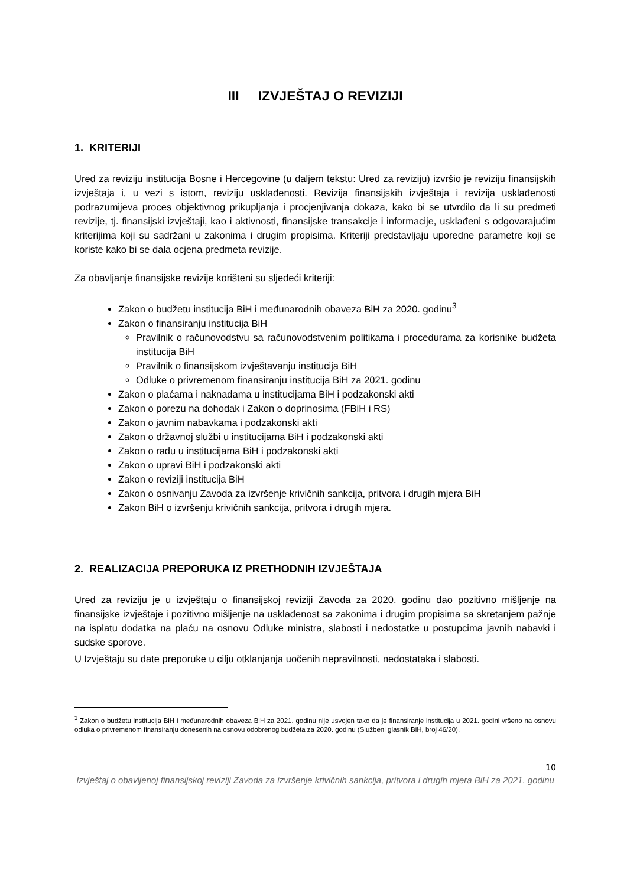III IZVJEŠTAJ O REVIZIJI
1. KRITERIJI
Ured za reviziju institucija Bosne i Hercegovine (u daljem tekstu: Ured za reviziju) izvršio je reviziju finansijskih izvještaja i, u vezi s istom, reviziju usklađenosti. Revizija finansijskih izvještaja i revizija usklađenosti podrazumijeva proces objektivnog prikupljanja i procjenjivanja dokaza, kako bi se utvrdilo da li su predmeti revizije, tj. finansijski izvještaji, kao i aktivnosti, finansijske transakcije i informacije, usklađeni s odgovarajućim kriterijima koji su sadržani u zakonima i drugim propisima. Kriteriji predstavljaju uporedne parametre koji se koriste kako bi se dala ocjena predmeta revizije.
Za obavljanje finansijske revizije korišteni su sljedeći kriteriji:
Zakon o budžetu institucija BiH i međunarodnih obaveza BiH za 2020. godinu<sup>3</sup>
Zakon o finansiranju institucija BiH
Pravilnik o računovodstvu sa računovodstvenim politikama i procedurama za korisnike budžeta institucija BiH
Pravilnik o finansijskom izvještavanju institucija BiH
Odluke o privremenom finansiranju institucija BiH za 2021. godinu
Zakon o plaćama i naknadama u institucijama BiH i podzakonski akti
Zakon o porezu na dohodak i Zakon o doprinosima (FBiH i RS)
Zakon o javnim nabavkama i podzakonski akti
Zakon o državnoj službi u institucijama BiH i podzakonski akti
Zakon o radu u institucijama BiH i podzakonski akti
Zakon o upravi BiH i podzakonski akti
Zakon o reviziji institucija BiH
Zakon o osnivanju Zavoda za izvršenje krivičnih sankcija, pritvora i drugih mjera BiH
Zakon BiH o izvršenju krivičnih sankcija, pritvora i drugih mjera.
2. REALIZACIJA PREPORUKA IZ PRETHODNIH IZVJEŠTAJA
Ured za reviziju je u izvještaju o finansijskoj reviziji Zavoda za 2020. godinu dao pozitivno mišljenje na finansijske izvještaje i pozitivno mišljenje na usklađenost sa zakonima i drugim propisima sa skretanjem pažnje na isplatu dodatka na plaću na osnovu Odluke ministra, slabosti i nedostatke u postupcima javnih nabavki i sudske sporove.
U Izvještaju su date preporuke u cilju otklanjanja uočenih nepravilnosti, nedostataka i slabosti.
<sup>3</sup> Zakon o budžetu institucija BiH i međunarodnih obaveza BiH za 2021. godinu nije usvojen tako da je finansiranje institucija u 2021. godini vršeno na osnovu odluka o privremenom finansiranju donesenih na osnovu odobrenog budžeta za 2020. godinu (Službeni glasnik BiH, broj 46/20).
10
Izvještaj o obavljenoj finansijskoj reviziji Zavoda za izvršenje krivičnih sankcija, pritvora i drugih mjera BiH za 2021. godinu